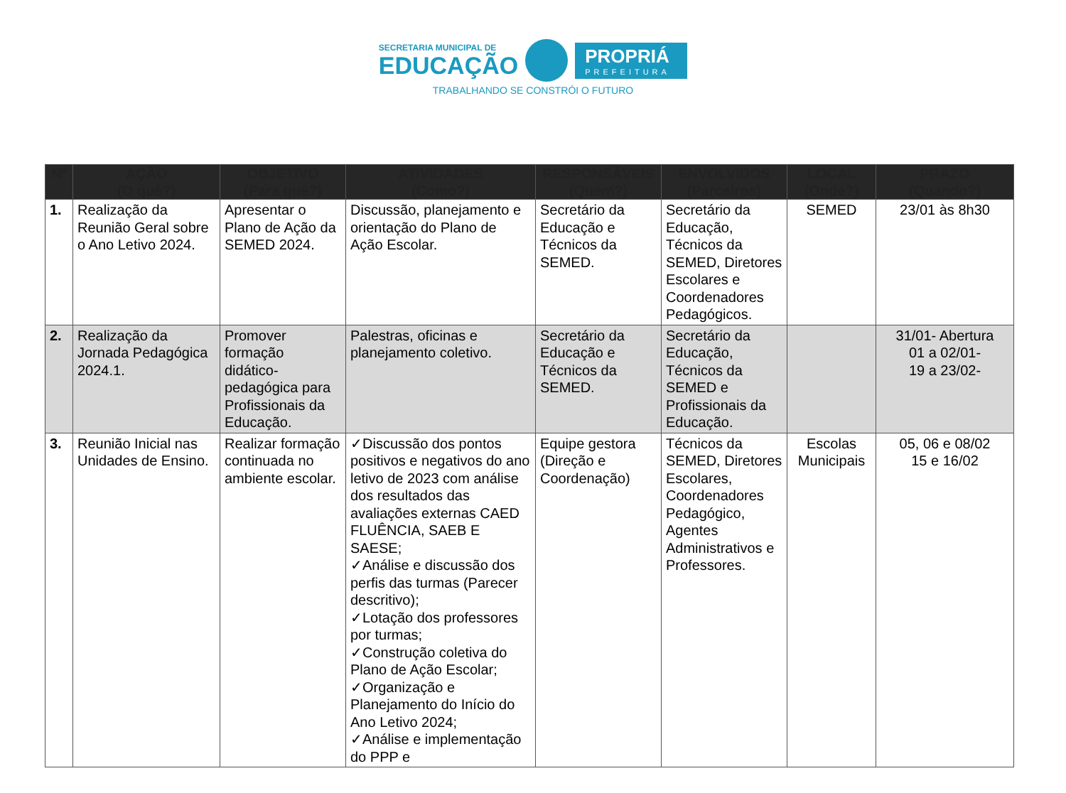SECRETARIA MUNICIPAL DE
EDUCAÇÃO
PROPRIÁ
PREFEITURA
TRABALHANDO SE CONSTRÓI O FUTURO
| Nº | AÇÃO (O quê?) | OBJETIVO (Para quê?) | ATIVIDADES (Como?) | RESPONSÁVEIS (Quem?) | ENVOLVIDOS (Parceiros) | LOCAL (Onde?) | PRAZO (Quando?) |
| --- | --- | --- | --- | --- | --- | --- | --- |
| 1. | Realização da Reunião Geral sobre o Ano Letivo 2024. | Apresentar o Plano de Ação da SEMED 2024. | Discussão, planejamento e orientação do Plano de Ação Escolar. | Secretário da Educação e Técnicos da SEMED. | Secretário da Educação, Técnicos da SEMED, Diretores Escolares e Coordenadores Pedagógicos. | SEMED | 23/01 às 8h30 |
| 2. | Realização da Jornada Pedagógica 2024.1. | Promover formação didático-pedagógica para Profissionais da Educação. | Palestras, oficinas e planejamento coletivo. | Secretário da Educação e Técnicos da SEMED. | Secretário da Educação, Técnicos da SEMED e Profissionais da Educação. | | 31/01- Abertura 01 a 02/01- 19 a 23/02- |
| 3. | Reunião Inicial nas Unidades de Ensino. | Realizar formação continuada no ambiente escolar. | ✓Discussão dos pontos positivos e negativos do ano letivo de 2023 com análise dos resultados das avaliações externas CAED FLUÊNCIA, SAEB E SAESE; ✓Análise e discussão dos perfis das turmas (Parecer descritivo); ✓Lotação dos professores por turmas; ✓Construção coletiva do Plano de Ação Escolar; ✓Organização e Planejamento do Início do Ano Letivo 2024; ✓Análise e implementação do PPP e | Equipe gestora (Direção e Coordenação) | Técnicos da SEMED, Diretores Escolares, Coordenadores Pedagógico, Agentes Administrativos e Professores. | Escolas Municipais | 05, 06 e 08/02 15 e 16/02 |